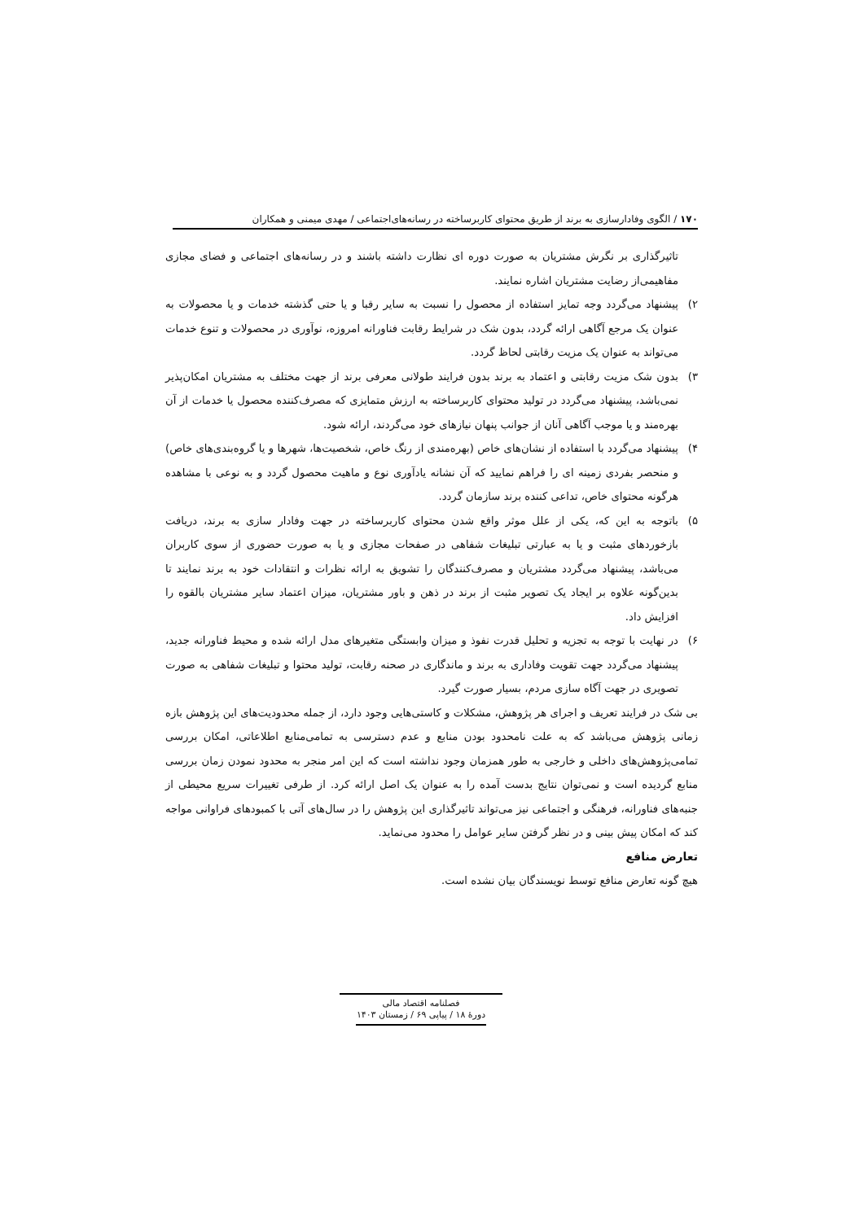۱۷۰ / الگوی وفادارسازی به برند از طریق محتوای کاربرساخته در رسانه‌های‌اجتماعی / مهدی میمنی و همکاران
تاثیرگذاری بر نگرش مشتریان به صورت دوره ای نظارت داشته باشند و در رسانه‌های اجتماعی و فضای مجازی مفاهیمی‌از رضایت مشتریان اشاره نمایند.
۲) پیشنهاد می‌گردد وجه تمایز استفاده از محصول را نسبت به سایر رقبا و یا حتی گذشته خدمات و یا محصولات به عنوان یک مرجع آگاهی ارائه گردد، بدون شک در شرایط رقابت فناورانه امروزه، نوآوری در محصولات و تنوع خدمات می‌تواند به عنوان یک مزیت رقابتی لحاظ گردد.
۳) بدون شک مزیت رقابتی و اعتماد به برند بدون فرایند طولانی معرفی برند از جهت مختلف به مشتریان امکان‌پذیر نمی‌باشد، پیشنهاد می‌گردد در تولید محتوای کاربرساخته به ارزش متمایزی که مصرف‌کننده محصول یا خدمات از آن بهره‌مند و یا موجب آگاهی آنان از جوانب پنهان نیازهای خود می‌گردند، ارائه شود.
۴) پیشنهاد می‌گردد با استفاده از نشان‌های خاص (بهره‌مندی از رنگ خاص، شخصیت‌ها، شهرها و یا گروه‌بندی‌های خاص) و منحصر بفردی زمینه ای را فراهم نمایید که آن نشانه یادآوری نوع و ماهیت محصول گردد و به نوعی با مشاهده هرگونه محتوای خاص، تداعی کننده برند سازمان گردد.
۵) باتوجه به این که، یکی از علل موثر واقع شدن محتوای کاربرساخته در جهت وفادار سازی به برند، دریافت بازخوردهای مثبت و یا به عبارتی تبلیغات شفاهی در صفحات مجازی و یا به صورت حضوری از سوی کاربران می‌باشد، پیشنهاد می‌گردد مشتریان و مصرف‌کنندگان را تشویق به ارائه نظرات و انتقادات خود به برند نمایند تا بدین‌گونه علاوه بر ایجاد یک تصویر مثبت از برند در ذهن و باور مشتریان، میزان اعتماد سایر مشتریان بالقوه را افزایش داد.
۶) در نهایت با توجه به تجزیه و تحلیل قدرت نفوذ و میزان وابستگی متغیرهای مدل ارائه شده و محیط فناورانه جدید، پیشنهاد می‌گردد جهت تقویت وفاداری به برند و ماندگاری در صحنه رقابت، تولید محتوا و تبلیغات شفاهی به صورت تصویری در جهت آگاه سازی مردم، بسیار صورت گیرد.
بی شک در فرایند تعریف و اجرای هر پژوهش، مشکلات و کاستی‌هایی وجود دارد، از جمله محدودیت‌های این پژوهش بازه زمانی پژوهش می‌باشد که به علت نامحدود بودن منابع و عدم دسترسی به تمامی‌منابع اطلاعاتی، امکان بررسی تمامی‌پژوهش‌های داخلی و خارجی به طور همزمان وجود نداشته است که این امر منجر به محدود نمودن زمان بررسی منابع گردیده است و نمی‌توان نتایج بدست آمده را به عنوان یک اصل ارائه کرد. از طرفی تغییرات سریع محیطی از جنبه‌های فناورانه، فرهنگی و اجتماعی نیز می‌تواند تاثیرگذاری این پژوهش را در سال‌های آتی با کمبودهای فراوانی مواجه کند که امکان پیش بینی و در نظر گرفتن سایر عوامل را محدود می‌نماید.
تعارض منافع
هیچ گونه تعارض منافع توسط نویسندگان بیان نشده است.
فصلنامه اقتصاد مالی
دورهٔ ۱۸ / پیاپی ۶۹ / زمستان ۱۴۰۳